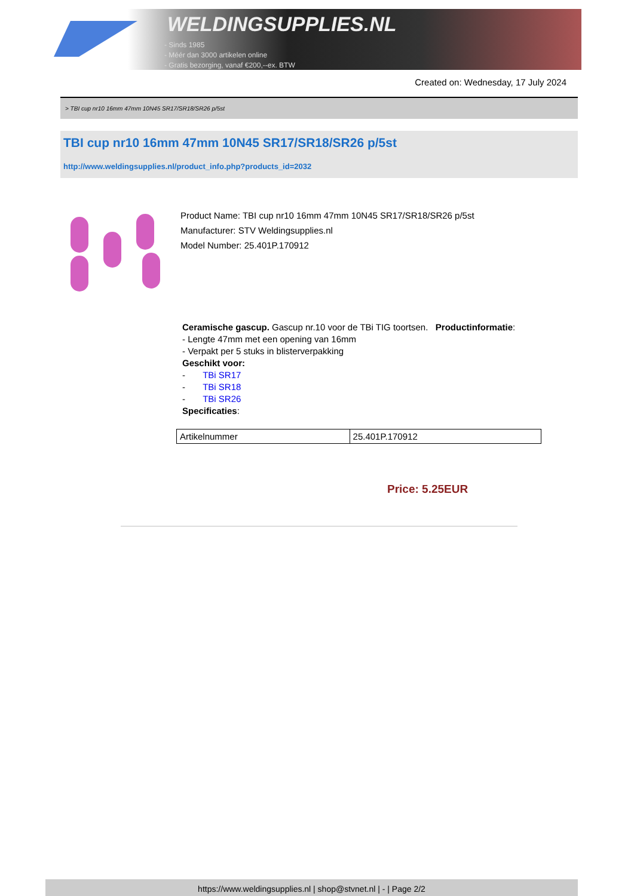WELDINGSUPPLIES.NL
- Sinds 1985
- Méér dan 3000 artikelen online
- Gratis bezorging, vanaf €200,--ex. BTW
Created on: Wednesday, 17 July 2024
> TBI cup nr10 16mm 47mm 10N45 SR17/SR18/SR26 p/5st
TBI cup nr10 16mm 47mm 10N45 SR17/SR18/SR26 p/5st
http://www.weldingsupplies.nl/product_info.php?products_id=2032
Product Name: TBI cup nr10 16mm 47mm 10N45 SR17/SR18/SR26 p/5st
Manufacturer: STV Weldingsupplies.nl
Model Number: 25.401P.170912
Ceramische gascup. Gascup nr.10 voor de TBi TIG toortsen. Productinformatie:
- Lengte 47mm met een opening van 16mm
- Verpakt per 5 stuks in blisterverpakking
Geschikt voor:
- TBi SR17
- TBi SR18
- TBi SR26
Specificaties:
| Artikelnummer | 25.401P.170912 |
Price: 5.25EUR
https://www.weldingsupplies.nl | shop@stvnet.nl | - | Page 2/2